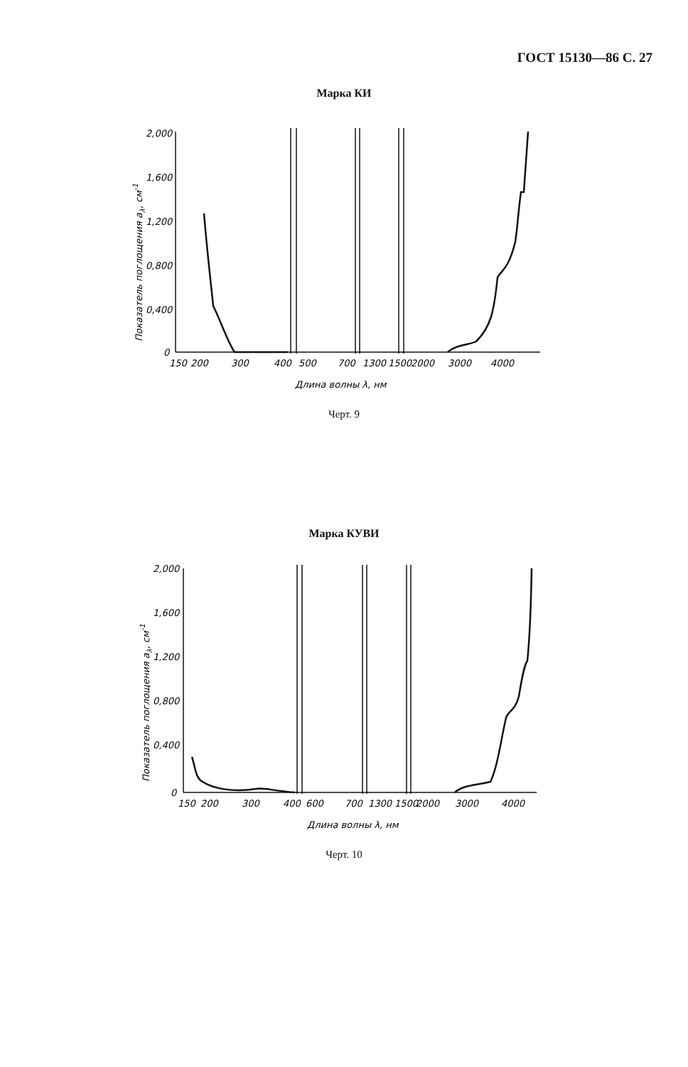ГОСТ 15130—86 С. 27
Марка КИ
2,000
1,600
1,200
0,800
0,400
0
150
200
300
400
500
700
1300
1500
2000
3000
4000
Длина волны λ, нм
Показатель поглощения aλ, см-1
Черт. 9
Марка КУВИ
2,000
1,600
1,200
0,800
0,400
0
150
200
300
400
600
700
1300
1500
2000
3000
4000
Длина волны λ, нм
Показатель поглощения aλ, см-1
Черт. 10